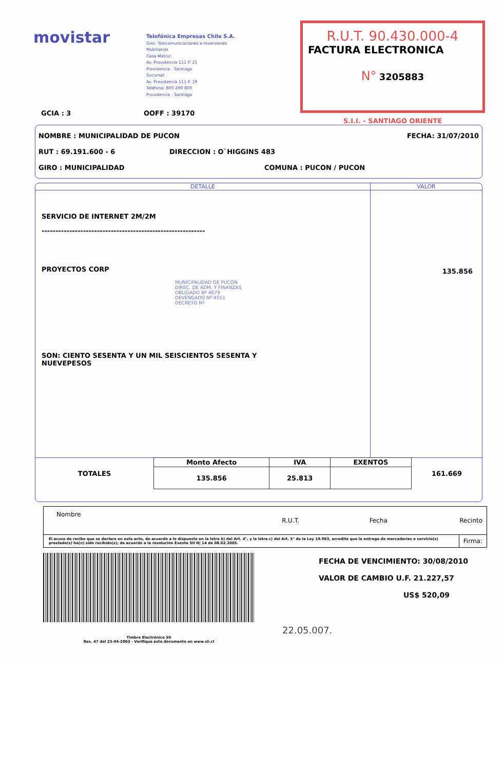movistar
Telefónica Empresas Chile S.A.
Giro: Telecomunicaciones e Inversiones
Mobiliarias
Casa Matriz:
Av. Providencia 111 P. 21
Providencia - Santiago
Sucursal:
Av. Providencia 111 P. 19
Teléfono: 800 200 800
Providencia - Santiago
R.U.T. 90.430.000-4
FACTURA ELECTRONICA
N° 3205883
S.I.I. - SANTIAGO ORIENTE
GCIA : 3 OOFF : 39170
NOMBRE : MUNICIPALIDAD DE PUCON FECHA: 31/07/2010
RUT : 69.191.600 - 6 DIRECCION : O`HIGGINS 483
GIRO : MUNICIPALIDAD COMUNA : PUCON / PUCON
DETALLE VALOR
SERVICIO DE INTERNET 2M/2M
-----------------------------------------------------------
PROYECTOS CORP
MUNICIPALIDAD DE PUCON
DIREC. DE ADM. Y FINANZAS
OBLIGADO Nº 4679
DEVENGADO Nº 4551
DECRETO Nº
SON: CIENTO SESENTA Y UN MIL SEISCIENTOS SESENTA Y
NUEVEPESOS
135.856
| TOTALES | Monto Afecto | IVA | EXENTOS | 161.669 |
| | 135.856 | 25.813 | | |
| Nombre | R.U.T. | Fecha | Recinto |
| El acuse de recibo que se declara en este acto, de acuerdo a lo dispuesto en la letra b) del Art. 4°, y la letra c) del Art. 5° de la Ley 19.983, acredita que la entrega de mercaderías o servicio(s) prestado(s) ha(n) sido recibido(s); de acuerdo a la resolución Exenta SII N/ 14 de 08.02.2005. | | | Firma: |
FECHA DE VENCIMIENTO: 30/08/2010
VALOR DE CAMBIO U.F. 21.227,57
US$ 520,09
22.05.007.
Timbre Electrónico SII
Res. 47 del 23-04-2003 - Verifique este documento en www.sii.cl